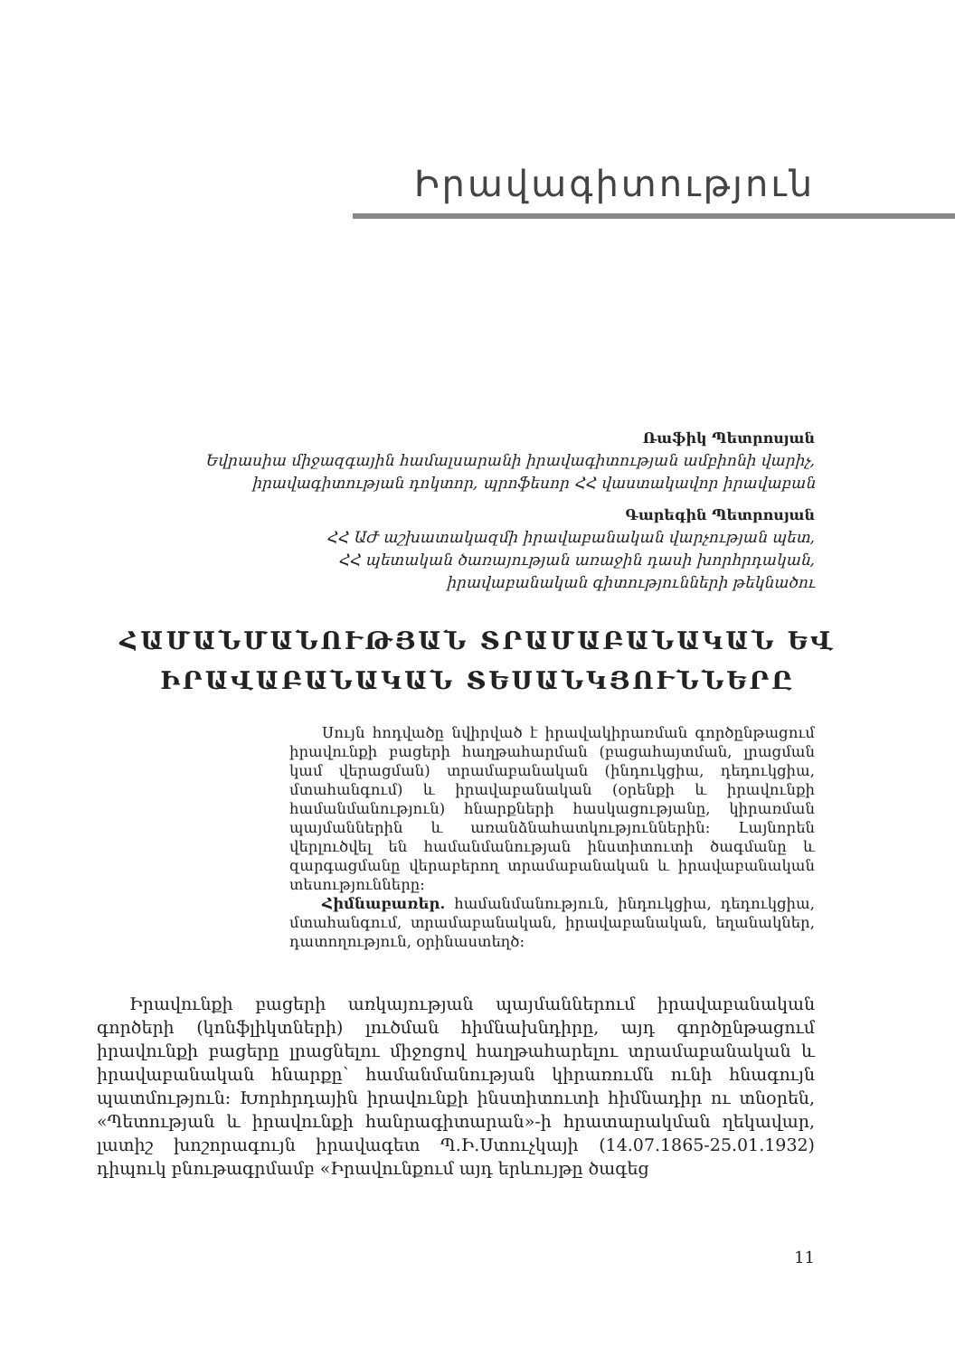Իրավագիտություն
Ռաֆիկ Պետրոսյան
Եվրասիա միջազգային համալսարանի իրավագիտության ամբիոնի վարիչ,
իրավագիտության դոկտոր, պրոֆեսոր ՀՀ վաստակավոր իրավաբան
Գարեգին Պետրոսյան
ՀՀ ԱԺ աշխատակազմի իրավաբանական վարչության պետ,
ՀՀ պետական ծառայության առաջին դասի խորհրդական,
իրավաբանական գիտությունների թեկնածու
ՀԱՄԱՆՄԱՆՈՒԹՅԱՆ ՏՐԱՄԱԲԱՆԱԿԱՆ ԵՎ
ԻՐԱՎԱԲԱՆԱԿԱՆ ՏԵՍԱՆԿՅՈՒՆՆԵՐԸ
Սույն հոդվածը նվիրված է իրավակիրառման գործընթացում իրավունքի բացերի հաղթահարման (բացահայտման, լրացման կամ վերացման) տրամաբանական (ինդուկցիա, դեդուկցիա, մտահանգում) և իրավաբանական (օրենքի և իրավունքի համանմանություն) հնարքների հասկացությանը, կիրառման պայմաններին և առանձնահատկություններին: Լայնորեն վերլուծվել են համանմանության ինստիտուտի ծագմանը և զարգացմանը վերաբերող տրամաբանական և իրավաբանական տեսությունները:
Հիմնաբառեր. համանմանություն, ինդուկցիա, դեդուկցիա, մտահանգում, տրամաբանական, իրավաբանական, եղանակներ, դատողություն, օրինաստեղծ:
Իրավունքի բացերի առկայության պայմաններում իրավաբանական գործերի (կոնֆլիկտների) լուծման հիմնախնդիրը, այդ գործընթացում իրավունքի բացերը լրացնելու միջոցով հաղթահարելու տրամաբանական և իրավաբանական հնարքը՝ համանմանության կիրառումն ունի հնագույն պատմություն: Խորհրդային իրավունքի ինստիտուտի հիմնադիր ու տնօրեն, «Պետության և իրավունքի հանրագիտարան»-ի հրատարակման ղեկավար, լատիշ խոշորագույն իրավագետ Պ.Ի.Ստուչկայի (14.07.1865-25.01.1932) դիպուկ բնութագրմամբ «Իրավունքում այդ երևույթը ծագեց
11